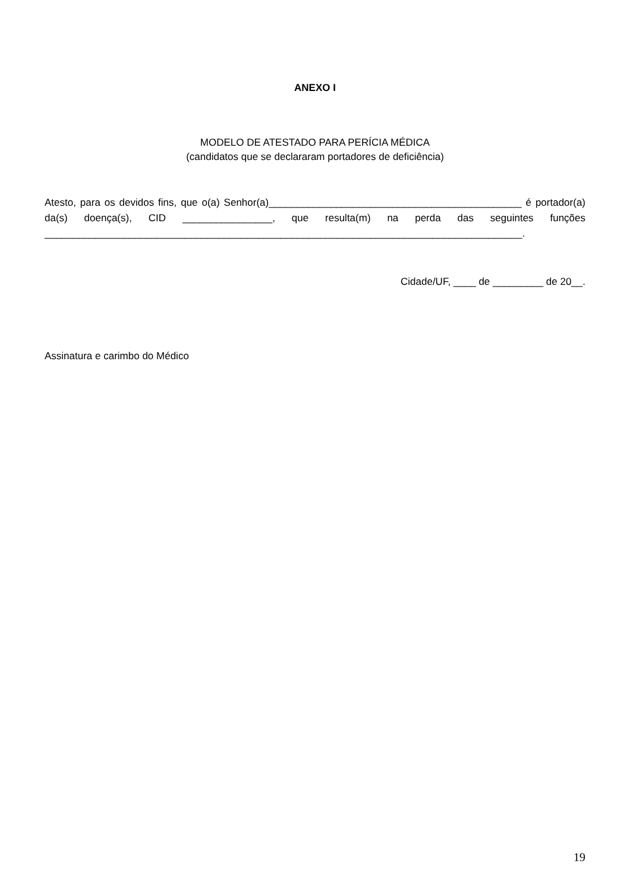ANEXO I
MODELO DE ATESTADO PARA PERÍCIA MÉDICA
(candidatos que se declararam portadores de deficiência)
Atesto, para os devidos fins, que o(a) Senhor(a)_____________________________________________ é portador(a) da(s) doença(s), CID ________________, que resulta(m) na perda das seguintes funções _____________________________________________________________________________________.
Cidade/UF, ____ de _________ de 20__.
Assinatura e carimbo do Médico
19